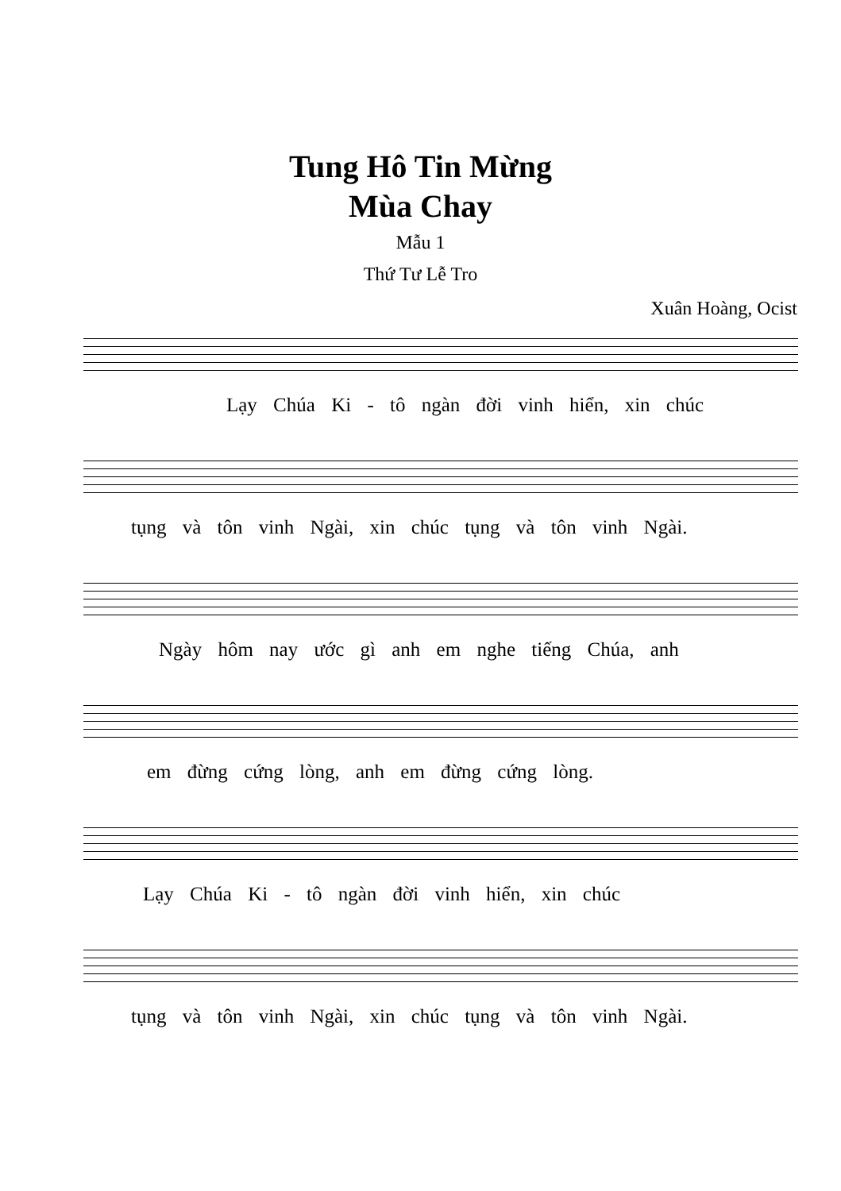Tung Hô Tin Mừng
Mùa Chay
Mẫu 1
Thứ Tư Lễ Tro
Xuân Hoàng, Ocist
Lạy Chúa Ki - tô ngàn đời vinh hiển, xin chúc
tụng và tôn vinh Ngài, xin chúc tụng và tôn vinh Ngài.
Ngày hôm nay ước gì anh em nghe tiếng Chúa, anh
em đừng cứng lòng, anh em đừng cứng lòng.
Lạy Chúa Ki - tô ngàn đời vinh hiển, xin chúc
tụng và tôn vinh Ngài, xin chúc tụng và tôn vinh Ngài.